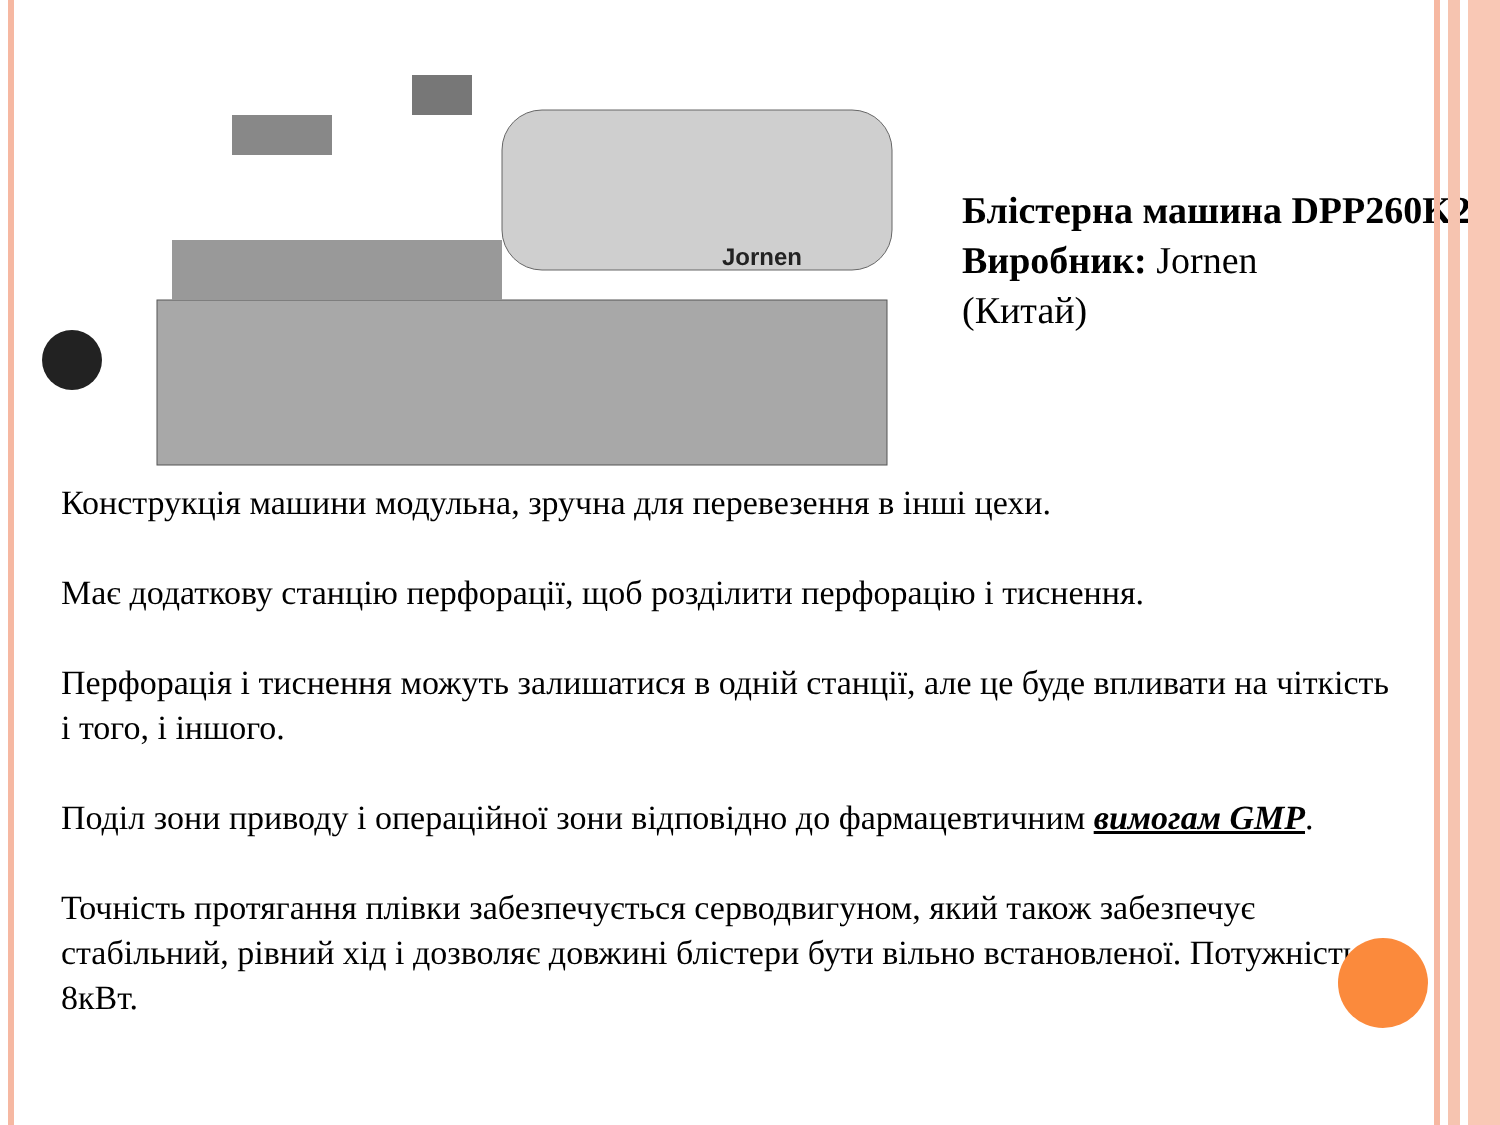Jornen
Блістерна машина DPP260K2
Виробник: Jornen
(Китай)
Конструкція машини модульна, зручна для перевезення в інші цехи.
Має додаткову станцію перфорації, щоб розділити перфорацію і тиснення.
Перфорація і тиснення можуть залишатися в одній станції, але це буде впливати на чіткість і того, і іншого.
Поділ зони приводу і операційної зони відповідно до фармацевтичним вимогам GMP.
Точність протягання плівки забезпечується серводвигуном, який також забезпечує стабільний, рівний хід і дозволяє довжині блістери бути вільно встановленої. Потужність – 8кВт.